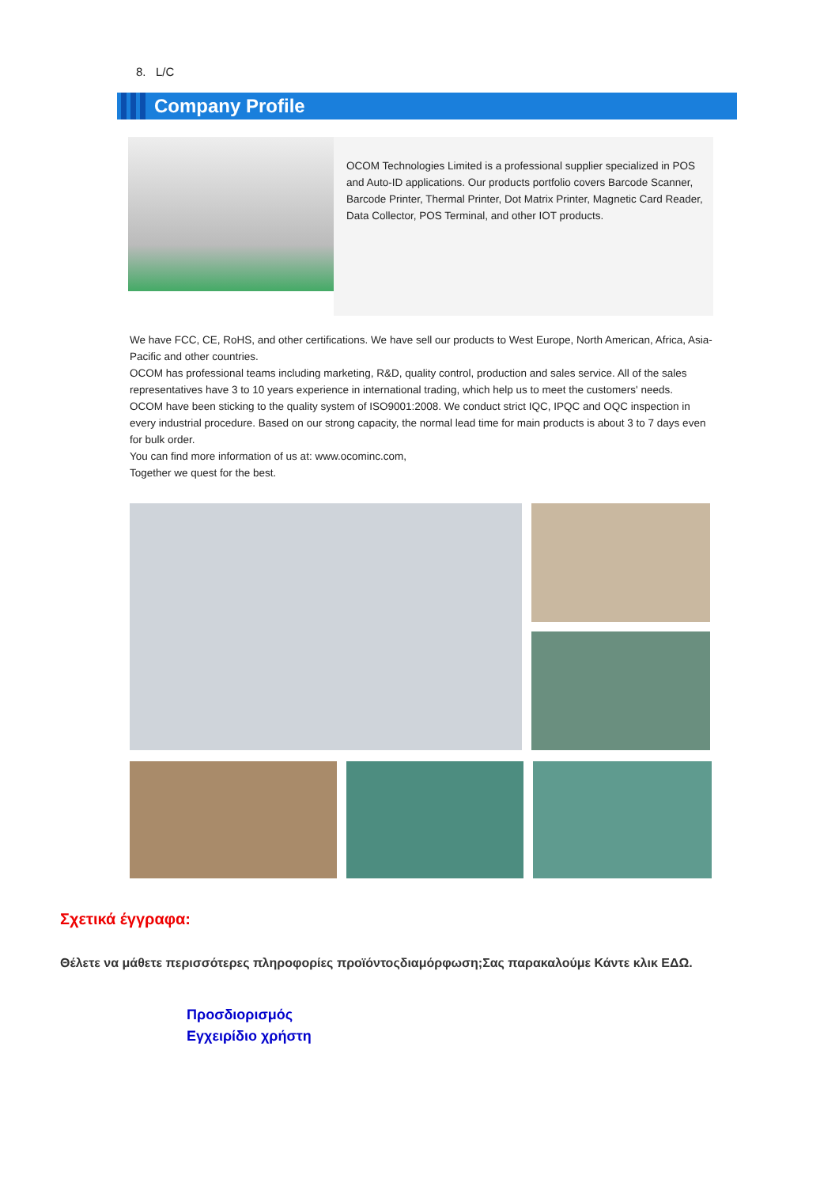8. L/C
Company Profile
OCOM Technologies Limited is a professional supplier specialized in POS and Auto-ID applications. Our products portfolio covers Barcode Scanner, Barcode Printer, Thermal Printer, Dot Matrix Printer, Magnetic Card Reader, Data Collector, POS Terminal, and other IOT products.
We have FCC, CE, RoHS, and other certifications. We have sell our products to West Europe, North American, Africa, Asia-Pacific and other countries.
OCOM has professional teams including marketing, R&D, quality control, production and sales service. All of the sales representatives have 3 to 10 years experience in international trading, which help us to meet the customers' needs.
OCOM have been sticking to the quality system of ISO9001:2008. We conduct strict IQC, IPQC and OQC inspection in every industrial procedure. Based on our strong capacity, the normal lead time for main products is about 3 to 7 days even for bulk order.
You can find more information of us at: www.ocominc.com,
Together we quest for the best.
Σχετικά έγγραφα:
Θέλετε να μάθετε περισσότερες πληροφορίες προϊόντοςδιαμόρφωση;Σας παρακαλούμε Κάντε κλικ ΕΔΩ.
Προσδιορισμός
Εγχειρίδιο χρήστη